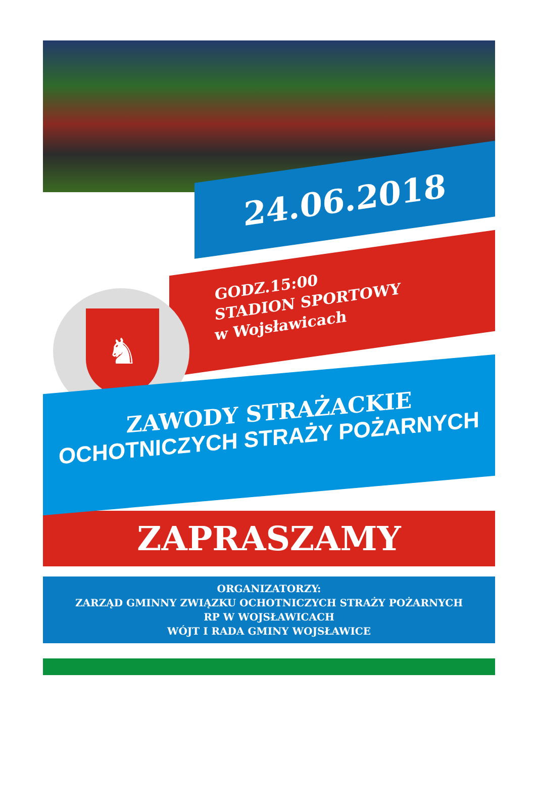24.06.2018
GODZ.15:00
STADION SPORTOWY
w Wojsławicach
♞
ZAWODY STRAŻACKIE
OCHOTNICZYCH STRAŻY POŻARNYCH
ZAPRASZAMY
ORGANIZATORZY:
ZARZĄD GMINNY ZWIĄZKU OCHOTNICZYCH STRAŻY POŻARNYCH
RP W WOJSŁAWICACH
WÓJT I RADA GMINY WOJSŁAWICE